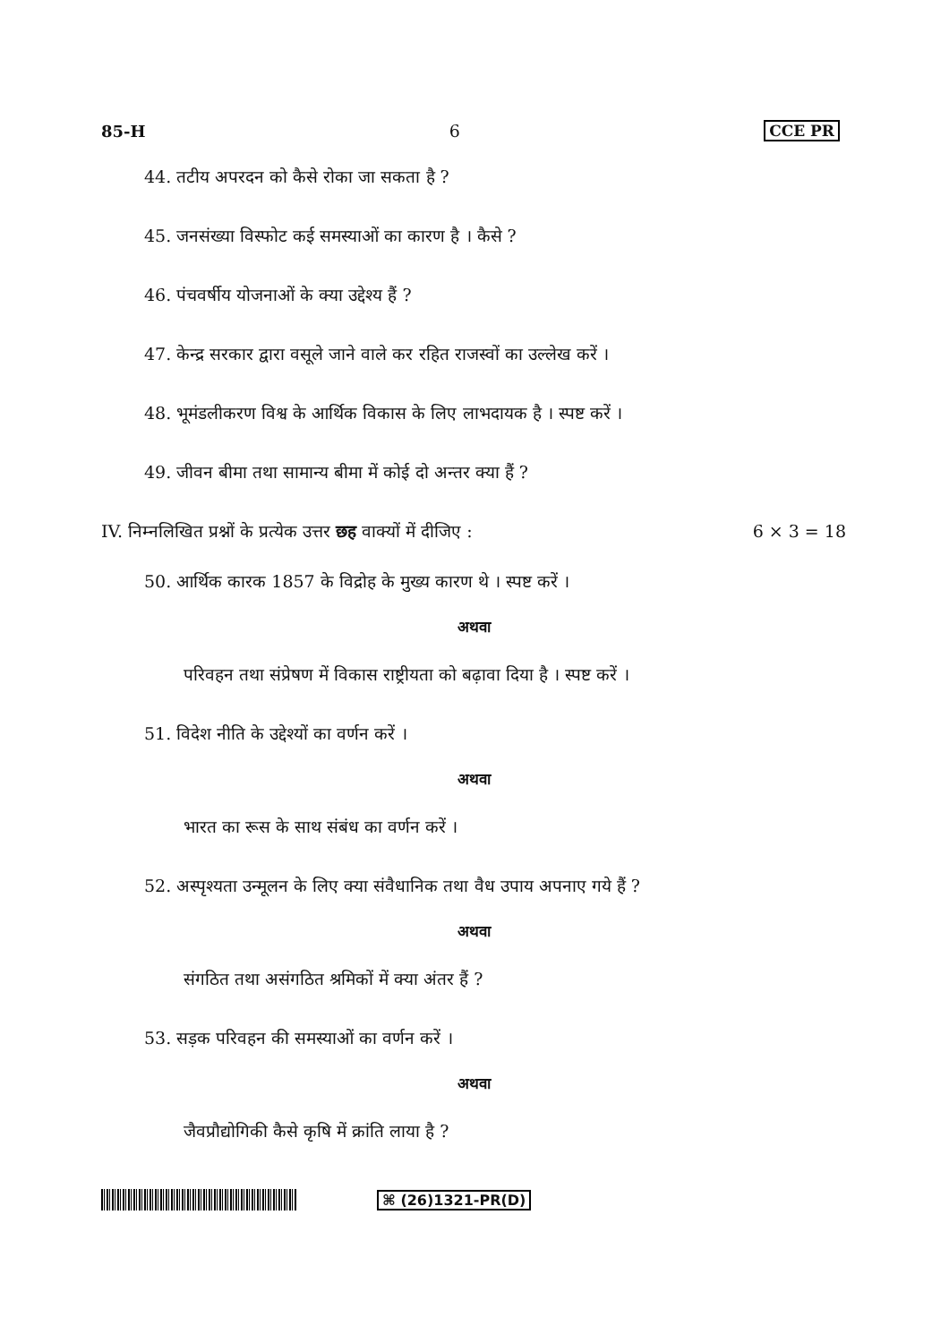85-H 6 CCE PR
44. तटीय अपरदन को कैसे रोका जा सकता है ?
45. जनसंख्या विस्फोट कई समस्याओं का कारण है । कैसे ?
46. पंचवर्षीय योजनाओं के क्या उद्देश्य हैं ?
47. केन्द्र सरकार द्वारा वसूले जाने वाले कर रहित राजस्वों का उल्लेख करें ।
48. भूमंडलीकरण विश्व के आर्थिक विकास के लिए लाभदायक है । स्पष्ट करें ।
49. जीवन बीमा तथा सामान्य बीमा में कोई दो अन्तर क्या हैं ?
IV. निम्नलिखित प्रश्नों के प्रत्येक उत्तर छह वाक्यों में दीजिए : 6 × 3 = 18
50. आर्थिक कारक 1857 के विद्रोह के मुख्य कारण थे । स्पष्ट करें ।
अथवा
परिवहन तथा संप्रेषण में विकास राष्ट्रीयता को बढ़ावा दिया है । स्पष्ट करें ।
51. विदेश नीति के उद्देश्यों का वर्णन करें ।
अथवा
भारत का रूस के साथ संबंध का वर्णन करें ।
52. अस्पृश्यता उन्मूलन के लिए क्या संवैधानिक तथा वैध उपाय अपनाए गये हैं ?
अथवा
संगठित तथा असंगठित श्रमिकों में क्या अंतर हैं ?
53. सड़क परिवहन की समस्याओं का वर्णन करें ।
अथवा
जैवप्रौद्योगिकी कैसे कृषि में क्रांति लाया है ?
⌘ (26)1321-PR(D)